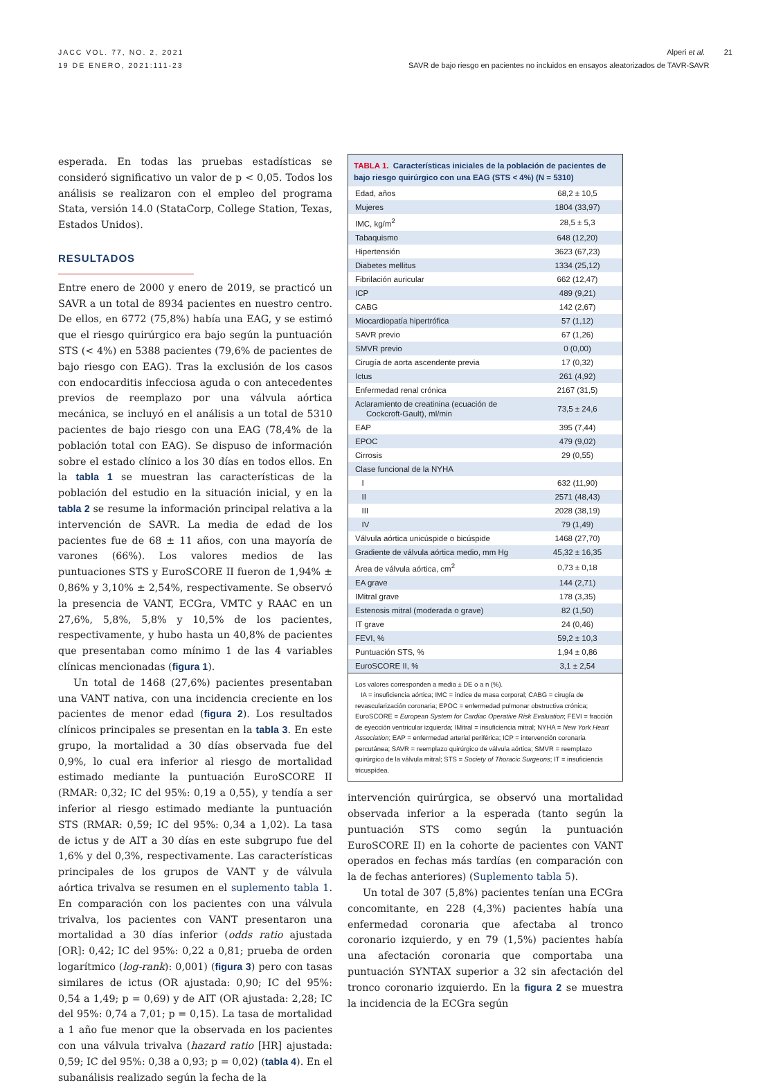JACC VOL. 77, NO. 2, 2021
19 DE ENERO, 2021:111-23
Alperi et al. 21
SAVR de bajo riesgo en pacientes no incluidos en ensayos aleatorizados de TAVR-SAVR
esperada. En todas las pruebas estadísticas se consideró significativo un valor de p < 0,05. Todos los análisis se realizaron con el empleo del programa Stata, versión 14.0 (StataCorp, College Station, Texas, Estados Unidos).
RESULTADOS
Entre enero de 2000 y enero de 2019, se practicó un SAVR a un total de 8934 pacientes en nuestro centro. De ellos, en 6772 (75,8%) había una EAG, y se estimó que el riesgo quirúrgico era bajo según la puntuación STS (< 4%) en 5388 pacientes (79,6% de pacientes de bajo riesgo con EAG). Tras la exclusión de los casos con endocarditis infecciosa aguda o con antecedentes previos de reemplazo por una válvula aórtica mecánica, se incluyó en el análisis a un total de 5310 pacientes de bajo riesgo con una EAG (78,4% de la población total con EAG). Se dispuso de información sobre el estado clínico a los 30 días en todos ellos. En la tabla 1 se muestran las características de la población del estudio en la situación inicial, y en la tabla 2 se resume la información principal relativa a la intervención de SAVR. La media de edad de los pacientes fue de 68 ± 11 años, con una mayoría de varones (66%). Los valores medios de las puntuaciones STS y EuroSCORE II fueron de 1,94% ± 0,86% y 3,10% ± 2,54%, respectivamente. Se observó la presencia de VANT, ECGra, VMTC y RAAC en un 27,6%, 5,8%, 5,8% y 10,5% de los pacientes, respectivamente, y hubo hasta un 40,8% de pacientes que presentaban como mínimo 1 de las 4 variables clínicas mencionadas (figura 1).
Un total de 1468 (27,6%) pacientes presentaban una VANT nativa, con una incidencia creciente en los pacientes de menor edad (figura 2). Los resultados clínicos principales se presentan en la tabla 3. En este grupo, la mortalidad a 30 días observada fue del 0,9%, lo cual era inferior al riesgo de mortalidad estimado mediante la puntuación EuroSCORE II (RMAR: 0,32; IC del 95%: 0,19 a 0,55), y tendía a ser inferior al riesgo estimado mediante la puntuación STS (RMAR: 0,59; IC del 95%: 0,34 a 1,02). La tasa de ictus y de AIT a 30 días en este subgrupo fue del 1,6% y del 0,3%, respectivamente. Las características principales de los grupos de VANT y de válvula aórtica trivalva se resumen en el suplemento tabla 1. En comparación con los pacientes con una válvula trivalva, los pacientes con VANT presentaron una mortalidad a 30 días inferior (odds ratio ajustada [OR]: 0,42; IC del 95%: 0,22 a 0,81; prueba de orden logarítmico (log-rank): 0,001) (figura 3) pero con tasas similares de ictus (OR ajustada: 0,90; IC del 95%: 0,54 a 1,49; p = 0,69) y de AIT (OR ajustada: 2,28; IC del 95%: 0,74 a 7,01; p = 0,15). La tasa de mortalidad a 1 año fue menor que la observada en los pacientes con una válvula trivalva (hazard ratio [HR] ajustada: 0,59; IC del 95%: 0,38 a 0,93; p = 0,02) (tabla 4). En el subanálisis realizado según la fecha de la
TABLA 1. Características iniciales de la población de pacientes de bajo riesgo quirúrgico con una EAG (STS < 4%) (N = 5310)
| Edad, años | 68,2 ± 10,5 |
| Mujeres | 1804 (33,97) |
| IMC, kg/m<sup>2</sup> | 28,5 ± 5,3 |
| Tabaquismo | 648 (12,20) |
| Hipertensión | 3623 (67,23) |
| Diabetes mellitus | 1334 (25,12) |
| Fibrilación auricular | 662 (12,47) |
| ICP | 489 (9,21) |
| CABG | 142 (2,67) |
| Miocardiopatía hipertrófica | 57 (1,12) |
| SAVR previo | 67 (1,26) |
| SMVR previo | 0 (0,00) |
| Cirugía de aorta ascendente previa | 17 (0,32) |
| Ictus | 261 (4,92) |
| Enfermedad renal crónica | 2167 (31,5) |
| Aclaramiento de creatinina (ecuación de Cockcroft-Gault), ml/min | 73,5 ± 24,6 |
| EAP | 395 (7,44) |
| EPOC | 479 (9,02) |
| Cirrosis | 29 (0,55) |
| Clase funcional de la NYHA | |
| I | 632 (11,90) |
| II | 2571 (48,43) |
| III | 2028 (38,19) |
| IV | 79 (1,49) |
| Válvula aórtica unicúspide o bicúspide | 1468 (27,70) |
| Gradiente de válvula aórtica medio, mm Hg | 45,32 ± 16,35 |
| Área de válvula aórtica, cm<sup>2</sup> | 0,73 ± 0,18 |
| EA grave | 144 (2,71) |
| IMitral grave | 178 (3,35) |
| Estenosis mitral (moderada o grave) | 82 (1,50) |
| IT grave | 24 (0,46) |
| FEVI, % | 59,2 ± 10,3 |
| Puntuación STS, % | 1,94 ± 0,86 |
| EuroSCORE II, % | 3,1 ± 2,54 |
Los valores corresponden a media ± DE o a n (%).
IA = insuficiencia aórtica; IMC = índice de masa corporal; CABG = cirugía de revascularización coronaria; EPOC = enfermedad pulmonar obstructiva crónica; EuroSCORE = European System for Cardiac Operative Risk Evaluation; FEVI = fracción de eyección ventricular izquierda; IMitral = insuficiencia mitral; NYHA = New York Heart Association; EAP = enfermedad arterial periférica; ICP = intervención coronaria percutánea; SAVR = reemplazo quirúrgico de válvula aórtica; SMVR = reemplazo quirúrgico de la válvula mitral; STS = Society of Thoracic Surgeons; IT = insuficiencia tricuspídea.
intervención quirúrgica, se observó una mortalidad observada inferior a la esperada (tanto según la puntuación STS como según la puntuación EuroSCORE II) en la cohorte de pacientes con VANT operados en fechas más tardías (en comparación con la de fechas anteriores) (Suplemento tabla 5).
Un total de 307 (5,8%) pacientes tenían una ECGra concomitante, en 228 (4,3%) pacientes había una enfermedad coronaria que afectaba al tronco coronario izquierdo, y en 79 (1,5%) pacientes había una afectación coronaria que comportaba una puntuación SYNTAX superior a 32 sin afectación del tronco coronario izquierdo. En la figura 2 se muestra la incidencia de la ECGra según